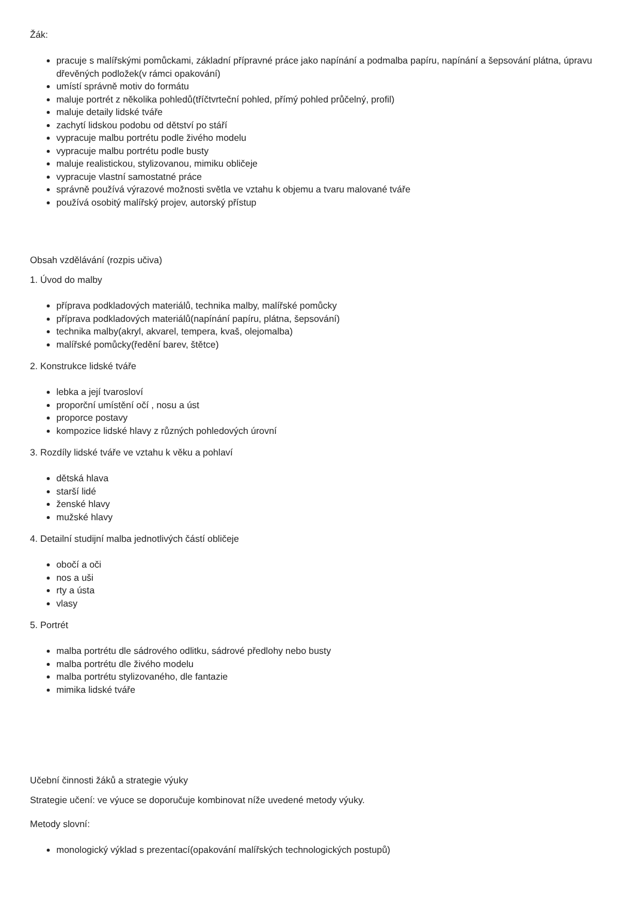Žák:
pracuje s malířskými pomůckami, základní přípravné práce jako napínání a podmalba papíru, napínání a šepsování plátna, úpravu dřevěných podložek(v rámci opakování)
umístí správně motiv do formátu
maluje portrét z několika pohledů(tříčtvrteční pohled, přímý pohled průčelný, profil)
maluje detaily lidské tváře
zachytí lidskou podobu od dětství po stáří
vypracuje malbu portrétu podle živého modelu
vypracuje malbu portrétu podle busty
maluje realistickou, stylizovanou, mimiku obličeje
vypracuje vlastní samostatné práce
správně používá výrazové možnosti světla ve vztahu k objemu a tvaru malované tváře
používá osobitý malířský projev, autorský přístup
Obsah vzdělávání (rozpis učiva)
1. Úvod do malby
příprava podkladových materiálů, technika malby, malířské pomůcky
příprava podkladových materiálů(napínání papíru, plátna, šepsování)
technika malby(akryl, akvarel, tempera, kvaš, olejomalba)
malířské pomůcky(ředění barev, štětce)
2. Konstrukce lidské tváře
lebka a její tvarosloví
proporční umístění očí , nosu a úst
proporce postavy
kompozice lidské hlavy z různých pohledových úrovní
3. Rozdíly lidské tváře ve vztahu k věku a pohlaví
dětská hlava
starší lidé
ženské hlavy
mužské hlavy
4. Detailní studijní malba jednotlivých částí obličeje
obočí a oči
nos a uši
rty a ústa
vlasy
5. Portrét
malba portrétu dle sádrového odlitku, sádrové předlohy nebo busty
malba portrétu dle živého modelu
malba portrétu stylizovaného, dle fantazie
mimika lidské tváře
Učební činnosti žáků a strategie výuky
Strategie učení: ve výuce se doporučuje kombinovat níže uvedené metody výuky.
Metody slovní:
monologický výklad s prezentací(opakování malířských technologických postupů)